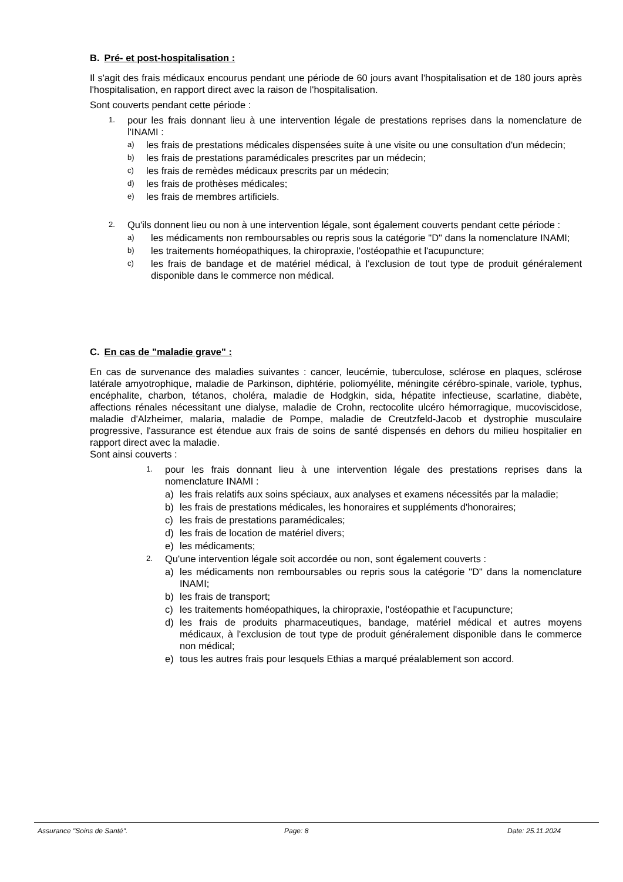B. Pré- et post-hospitalisation :
Il s'agit des frais médicaux encourus pendant une période de 60 jours avant l'hospitalisation et de 180 jours après l'hospitalisation, en rapport direct avec la raison de l'hospitalisation.
Sont couverts pendant cette période :
1. pour les frais donnant lieu à une intervention légale de prestations reprises dans la nomenclature de l'INAMI :
a) les frais de prestations médicales dispensées suite à une visite ou une consultation d'un médecin;
b) les frais de prestations paramédicales prescrites par un médecin;
c) les frais de remèdes médicaux prescrits par un médecin;
d) les frais de prothèses médicales;
e) les frais de membres artificiels.
2. Qu'ils donnent lieu ou non à une intervention légale, sont également couverts pendant cette période :
a) les médicaments non remboursables ou repris sous la catégorie "D" dans la nomenclature INAMI;
b) les traitements homéopathiques, la chiropraxie, l'ostéopathie et l'acupuncture;
c) les frais de bandage et de matériel médical, à l'exclusion de tout type de produit généralement disponible dans le commerce non médical.
C. En cas de "maladie grave" :
En cas de survenance des maladies suivantes : cancer, leucémie, tuberculose, sclérose en plaques, sclérose latérale amyotrophique, maladie de Parkinson, diphtérie, poliomyélite, méningite cérébro-spinale, variole, typhus, encéphalite, charbon, tétanos, choléra, maladie de Hodgkin, sida, hépatite infectieuse, scarlatine, diabète, affections rénales nécessitant une dialyse, maladie de Crohn, rectocolite ulcéro hémorragique, mucoviscidose, maladie d'Alzheimer, malaria, maladie de Pompe, maladie de Creutzfeld-Jacob et dystrophie musculaire progressive, l'assurance est étendue aux frais de soins de santé dispensés en dehors du milieu hospitalier en rapport direct avec la maladie.
Sont ainsi couverts :
1. pour les frais donnant lieu à une intervention légale des prestations reprises dans la nomenclature INAMI :
a) les frais relatifs aux soins spéciaux, aux analyses et examens nécessités par la maladie;
b) les frais de prestations médicales, les honoraires et suppléments d'honoraires;
c) les frais de prestations paramédicales;
d) les frais de location de matériel divers;
e) les médicaments;
2. Qu'une intervention légale soit accordée ou non, sont également couverts :
a) les médicaments non remboursables ou repris sous la catégorie "D" dans la nomenclature INAMI;
b) les frais de transport;
c) les traitements homéopathiques, la chiropraxie, l'ostéopathie et l'acupuncture;
d) les frais de produits pharmaceutiques, bandage, matériel médical et autres moyens médicaux, à l'exclusion de tout type de produit généralement disponible dans le commerce non médical;
e) tous les autres frais pour lesquels Ethias a marqué préalablement son accord.
Assurance "Soins de Santé". Page: 8 Date: 25.11.2024